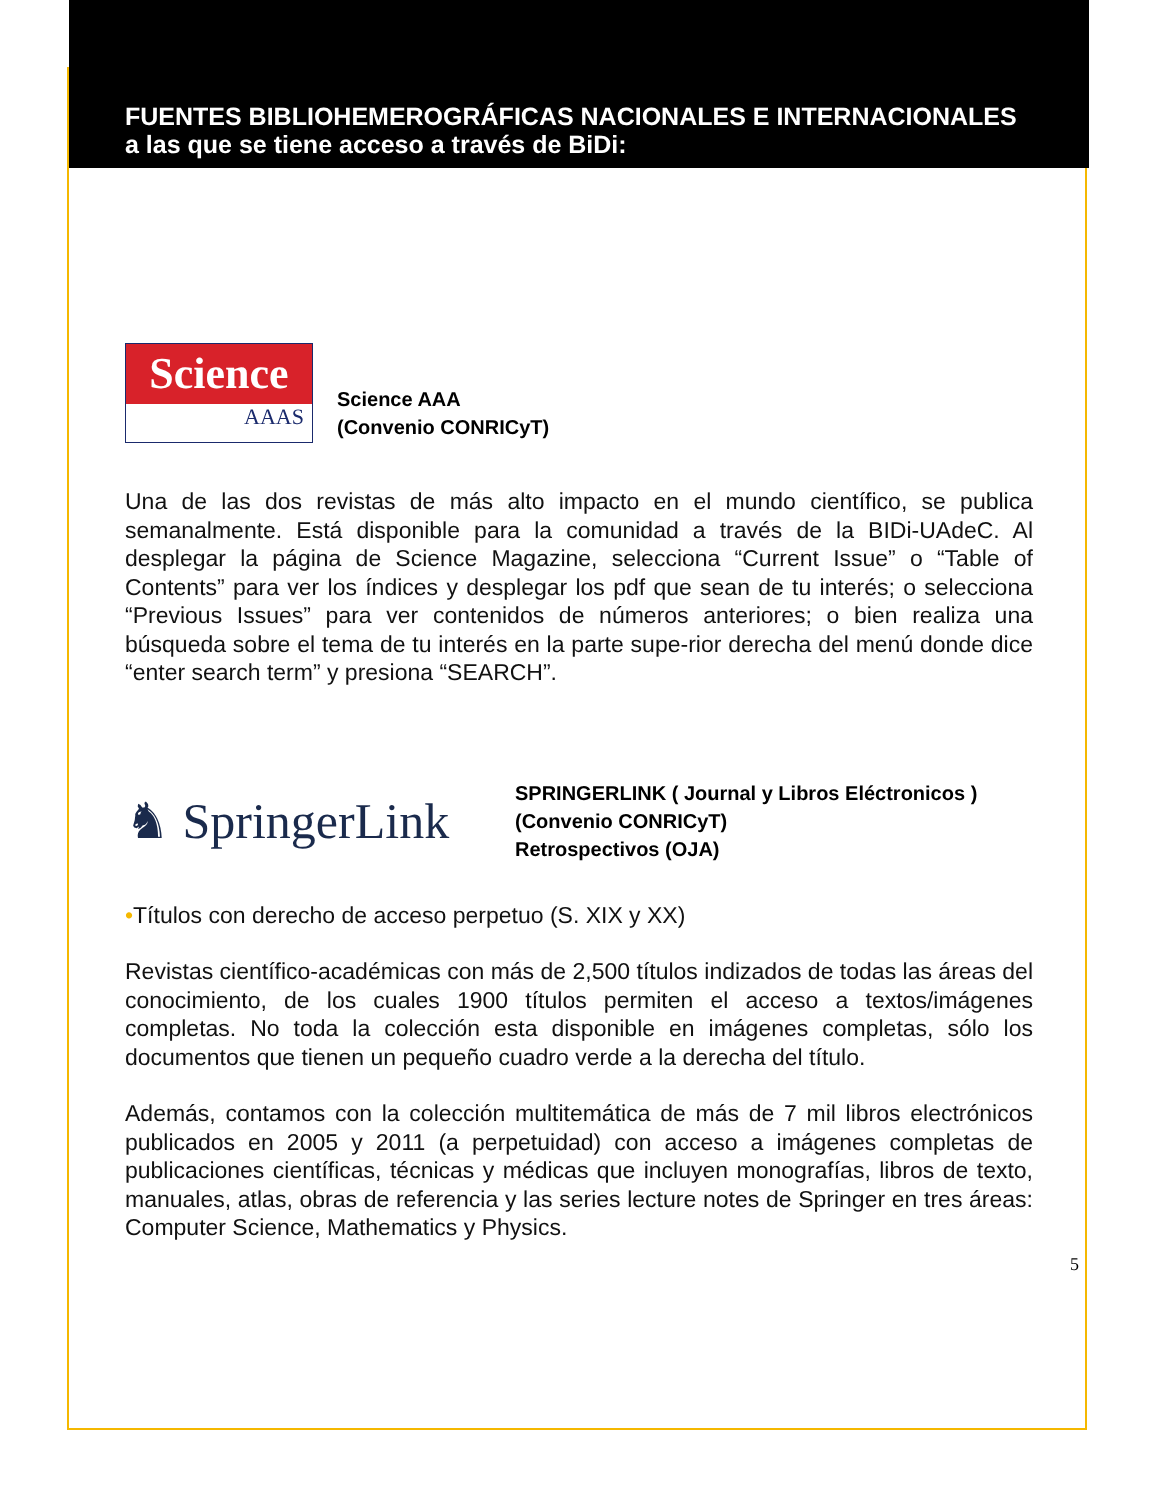FUENTES BIBLIOHEMEROGRÁFICAS NACIONALES E INTERNACIONALES a las que se tiene acceso a través de BiDi:
Science
AAAS
Science AAA
(Convenio CONRICyT)
Una de las dos revistas de más alto impacto en el mundo científico, se publica semanalmente. Está disponible para la comunidad a través de la BIDi-UAdeC. Al desplegar la página de Science Magazine, selecciona “Current Issue” o “Table of Contents” para ver los índices y desplegar los pdf que sean de tu interés; o selecciona “Previous Issues” para ver contenidos de números anteriores; o bien realiza una búsqueda sobre el tema de tu interés en la parte supe-rior derecha del menú donde dice “enter search term” y presiona “SEARCH”.
♞ SpringerLink
SPRINGERLINK ( Journal y Libros Eléctronicos )
(Convenio CONRICyT)
Retrospectivos (OJA)
•Títulos con derecho de acceso perpetuo (S. XIX y XX)
Revistas científico-académicas con más de 2,500 títulos indizados de todas las áreas del conocimiento, de los cuales 1900 títulos permiten el acceso a textos/imágenes completas. No toda la colección esta disponible en imágenes completas, sólo los documentos que tienen un pequeño cuadro verde a la derecha del título.
Además, contamos con la colección multitemática de más de 7 mil libros electrónicos publicados en 2005 y 2011 (a perpetuidad) con acceso a imágenes completas de publicaciones científicas, técnicas y médicas que incluyen monografías, libros de texto, manuales, atlas, obras de referencia y las series lecture notes de Springer en tres áreas: Computer Science, Mathematics y Physics.
5